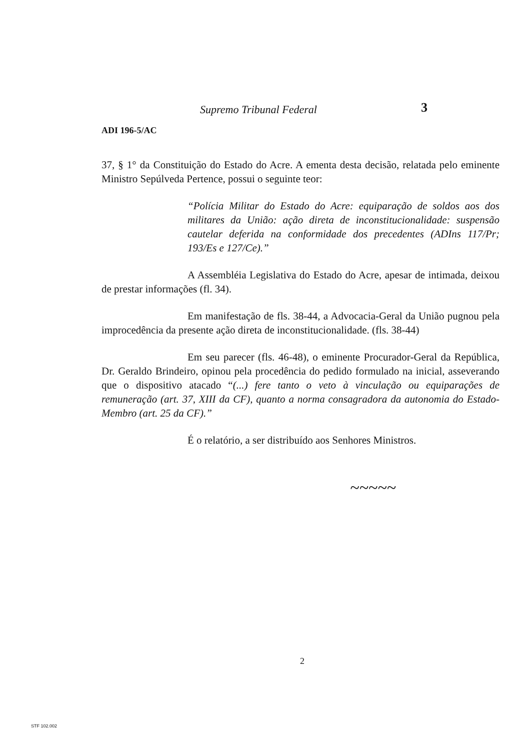Supremo Tribunal Federal 3
ADI 196-5/AC
37, § 1° da Constituição do Estado do Acre. A ementa desta decisão, relatada pelo eminente Ministro Sepúlveda Pertence, possui o seguinte teor:
“Polícia Militar do Estado do Acre: equiparação de soldos aos dos militares da União: ação direta de inconstitucionalidade: suspensão cautelar deferida na conformidade dos precedentes (ADIns 117/Pr; 193/Es e 127/Ce).”
A Assembléia Legislativa do Estado do Acre, apesar de intimada, deixou de prestar informações (fl. 34).
Em manifestação de fls. 38-44, a Advocacia-Geral da União pugnou pela improcedência da presente ação direta de inconstitucionalidade. (fls. 38-44)
Em seu parecer (fls. 46-48), o eminente Procurador-Geral da República, Dr. Geraldo Brindeiro, opinou pela procedência do pedido formulado na inicial, asseverando que o dispositivo atacado “(...) fere tanto o veto à vinculação ou equiparações de remuneração (art. 37, XIII da CF), quanto a norma consagradora da autonomia do Estado-Membro (art. 25 da CF).”
É o relatório, a ser distribuído aos Senhores Ministros.
~~~~~
2
STF 102.002